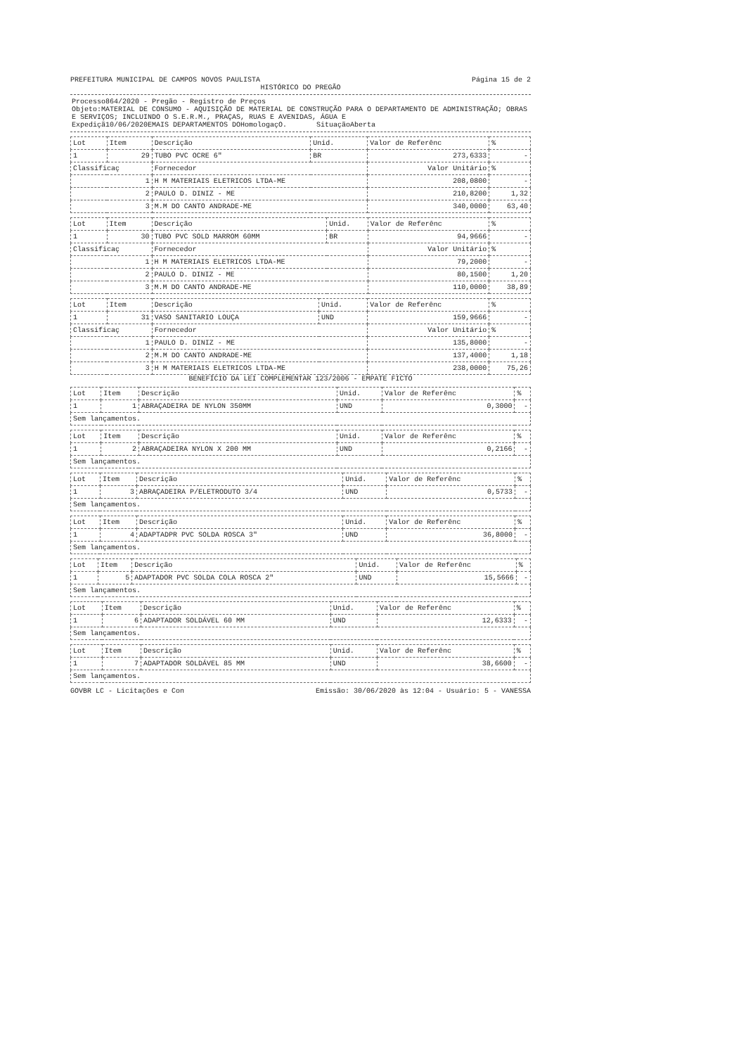PREFEITURA MUNICIPAL DE CAMPOS NOVOS PAULISTA Página 15 de 2
HISTÓRICO DO PREGÃO
Processo864/2020 - Pregão - Registro de Preços
Objeto:MATERIAL DE CONSUMO - AQUISIÇÃO DE MATERIAL DE CONSTRUÇÃO PARA O DEPARTAMENTO DE ADMINISTRAÇÃO; OBRAS E SERVIÇOS; INCLUINDO O S.E.R.M., PRAÇAS, RUAS E AVENIDAS, ÁGUA E
Expediçã10/06/2020EMAIS DEPARTAMENTOS DOHomologaçO. SituaçãoAberta
| Lot | Item | Descrição | Unid. | Valor de Referênc | % |
| --- | --- | --- | --- | --- | --- |
| 1 | 29 | TUBO PVC OCRE 6" | BR | 273,6333 | - |
| Classificaç | | Fornecedor | | Valor Unitário | % |
| 1 | | H M MATERIAIS ELETRICOS LTDA-ME | | 208,0800 | - |
| 2 | | PAULO D. DINIZ - ME | | 210,8200 | 1,32 |
| 3 | | M.M DO CANTO ANDRADE-ME | | 340,0000 | 63,40 |
| Lot | Item | Descrição | Unid. | Valor de Referênc | % |
| --- | --- | --- | --- | --- | --- |
| 1 | 30 | TUBO PVC SOLD MARROM 60MM | BR | 94,9666 | - |
| Classificaç | | Fornecedor | | Valor Unitário | % |
| 1 | | H M MATERIAIS ELETRICOS LTDA-ME | | 79,2000 | - |
| 2 | | PAULO D. DINIZ - ME | | 80,1500 | 1,20 |
| 3 | | M.M DO CANTO ANDRADE-ME | | 110,0000 | 38,89 |
| Lot | Item | Descrição | Unid. | Valor de Referênc | % |
| --- | --- | --- | --- | --- | --- |
| 1 | 31 | VASO SANITARIO LOUÇA | UND | 159,9666 | - |
| Classificaç | | Fornecedor | | Valor Unitário | % |
| 1 | | PAULO D. DINIZ - ME | | 135,8000 | - |
| 2 | | M.M DO CANTO ANDRADE-ME | | 137,4000 | 1,18 |
| 3 | | H M MATERIAIS ELETRICOS LTDA-ME | | 238,0000 | 75,26 |
BENEFÍCIO DA LEI COMPLEMENTAR 123/2006 - EMPATE FICTO
| Lot | Item | Descrição | Unid. | Valor de Referênc | % |
| --- | --- | --- | --- | --- | --- |
| 1 | 1 | ABRAÇADEIRA DE NYLON 350MM | UND | 0,3000 | - |
| Sem lançamentos. | | | | | |
| Lot | Item | Descrição | Unid. | Valor de Referênc | % |
| --- | --- | --- | --- | --- | --- |
| 1 | 2 | ABRAÇADEIRA NYLON X 200 MM | UND | 0,2166 | - |
| Sem lançamentos. | | | | | |
| Lot | Item | Descrição | Unid. | Valor de Referênc | % |
| --- | --- | --- | --- | --- | --- |
| 1 | 3 | ABRAÇADEIRA P/ELETRODUTO 3/4 | UND | 0,5733 | - |
| Sem lançamentos. | | | | | |
| Lot | Item | Descrição | Unid. | Valor de Referênc | % |
| --- | --- | --- | --- | --- | --- |
| 1 | 4 | ADAPTADPR PVC SOLDA ROSCA 3" | UND | 36,8000 | - |
| Sem lançamentos. | | | | | |
| Lot | Item | Descrição | Unid. | Valor de Referênc | % |
| --- | --- | --- | --- | --- | --- |
| 1 | 5 | ADAPTADOR PVC SOLDA COLA ROSCA 2" | UND | 15,5666 | - |
| Sem lançamentos. | | | | | |
| Lot | Item | Descrição | Unid. | Valor de Referênc | % |
| --- | --- | --- | --- | --- | --- |
| 1 | 6 | ADAPTADOR SOLDÁVEL 60 MM | UND | 12,6333 | - |
| Sem lançamentos. | | | | | |
| Lot | Item | Descrição | Unid. | Valor de Referênc | % |
| --- | --- | --- | --- | --- | --- |
| 1 | 7 | ADAPTADOR SOLDÁVEL 85 MM | UND | 38,6600 | - |
| Sem lançamentos. | | | | | |
GOVBR LC - Licitações e Con Emissão: 30/06/2020 às 12:04 - Usuário: 5 - VANESSA